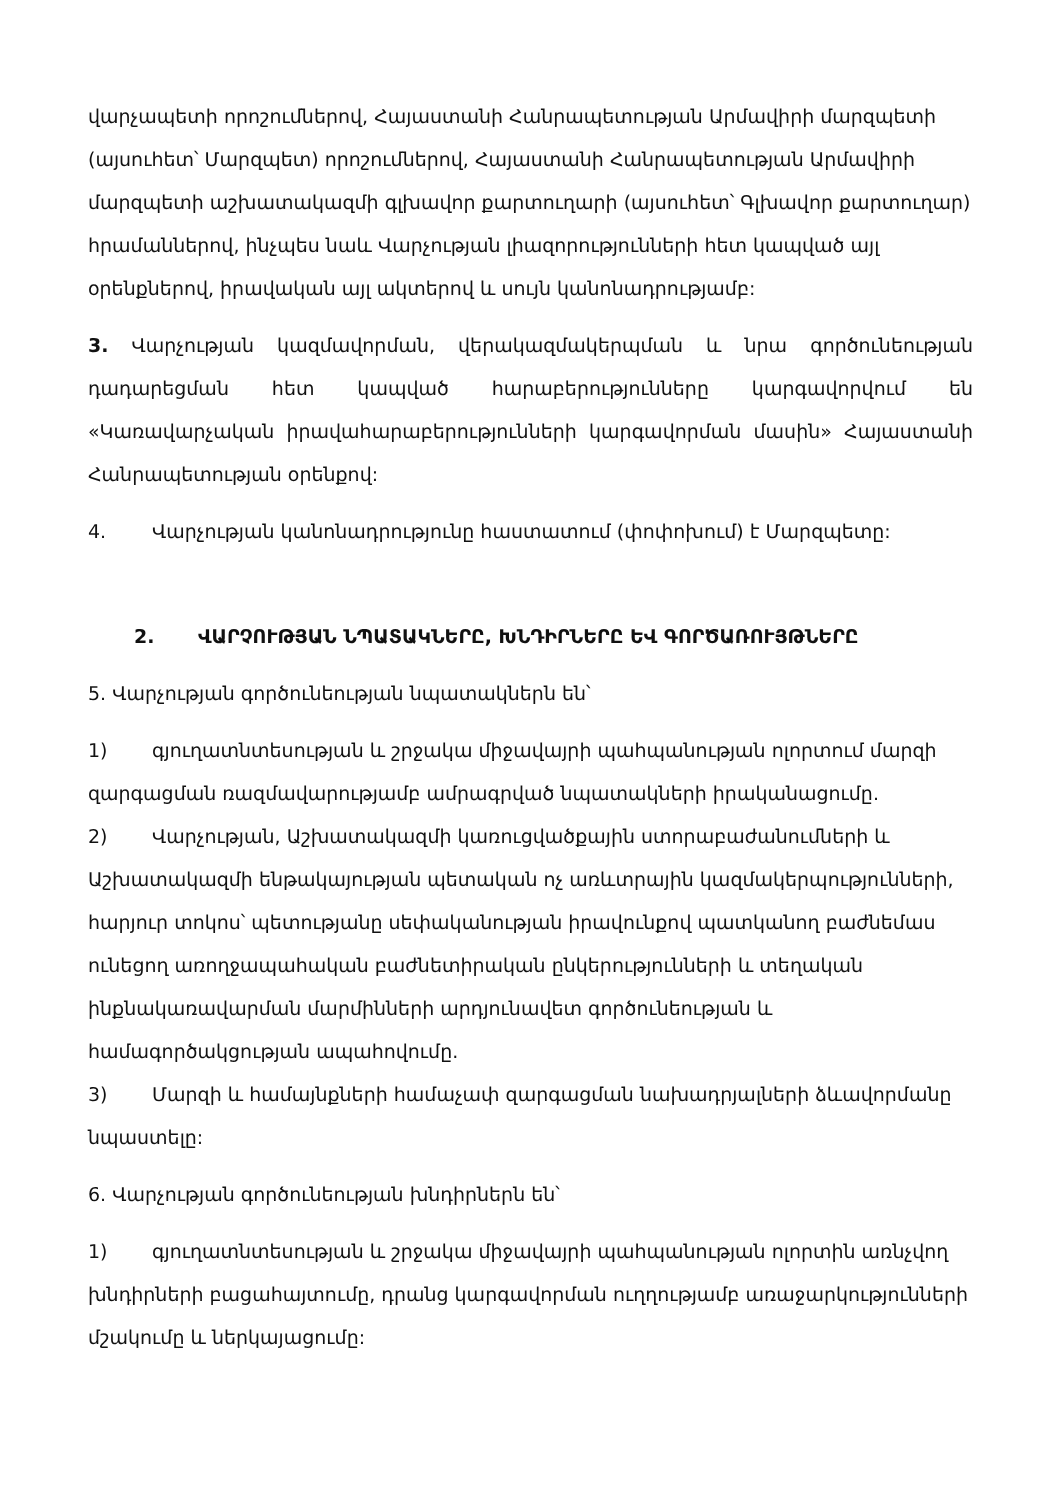վարչապետի որոշումներով, Հայաստանի Հանրապետության Արմավիրի մարզպետի (այսուհետ՝ Մարզպետ) որոշումներով, Հայաստանի Հանրապետության Արմավիրի մարզպետի աշխատակազմի գլխավոր քարտուղարի (այսուհետ՝ Գլխավոր քարտուղար) հրամաններով, ինչպես նաև Վարչության լիազորությունների հետ կապված այլ օրենքներով, իրավական այլ ակտերով և սույն կանոնադրությամբ:
3. Վարչության կազմավորման, վերակազմակերպման և նրա գործունեության դադարեցման հետ կապված հարաբերությունները կարգավորվում են «Կառավարչական իրավահարաբերությունների կարգավորման մասին» Հայաստանի Հանրապետության օրենքով:
4. Վարչության կանոնադրությունը հաստատում (փոփոխում) է Մարզպետը:
2. ՎԱՐՉՈՒԹՅԱՆ ՆՊԱՏԱԿՆԵՐԸ, ԽՆԴԻՐՆԵՐԸ ԵՎ ԳՈՐԾԱՌՈՒՅԹՆԵՐԸ
5. Վարչության գործունեության նպատակներն են՝
1) գյուղատնտեսության և շրջակա միջավայրի պահպանության ոլորտում մարզի զարգացման ռազմավարությամբ ամրագրված նպատակների իրականացումը.
2) Վարչության, Աշխատակազմի կառուցվածքային ստորաբաժանումների և Աշխատակազմի ենթակայության պետական ոչ առևտրային կազմակերպությունների, հարյուր տոկոս՝ պետությանը սեփականության իրավունքով պատկանող բաժնեմաս ունեցող առողջապահական բաժնետիրական ընկերությունների և տեղական ինքնակառավարման մարմինների արդյունավետ գործունեության և համագործակցության ապահովումը.
3) Մարզի և համայնքների համաչափ զարգացման նախադրյալների ձևավորմանը նպաստելը:
6. Վարչության գործունեության խնդիրներն են՝
1) գյուղատնտեսության և շրջակա միջավայրի պահպանության ոլորտին առնչվող խնդիրների բացահայտումը, դրանց կարգավորման ուղղությամբ առաջարկությունների մշակումը և ներկայացումը: